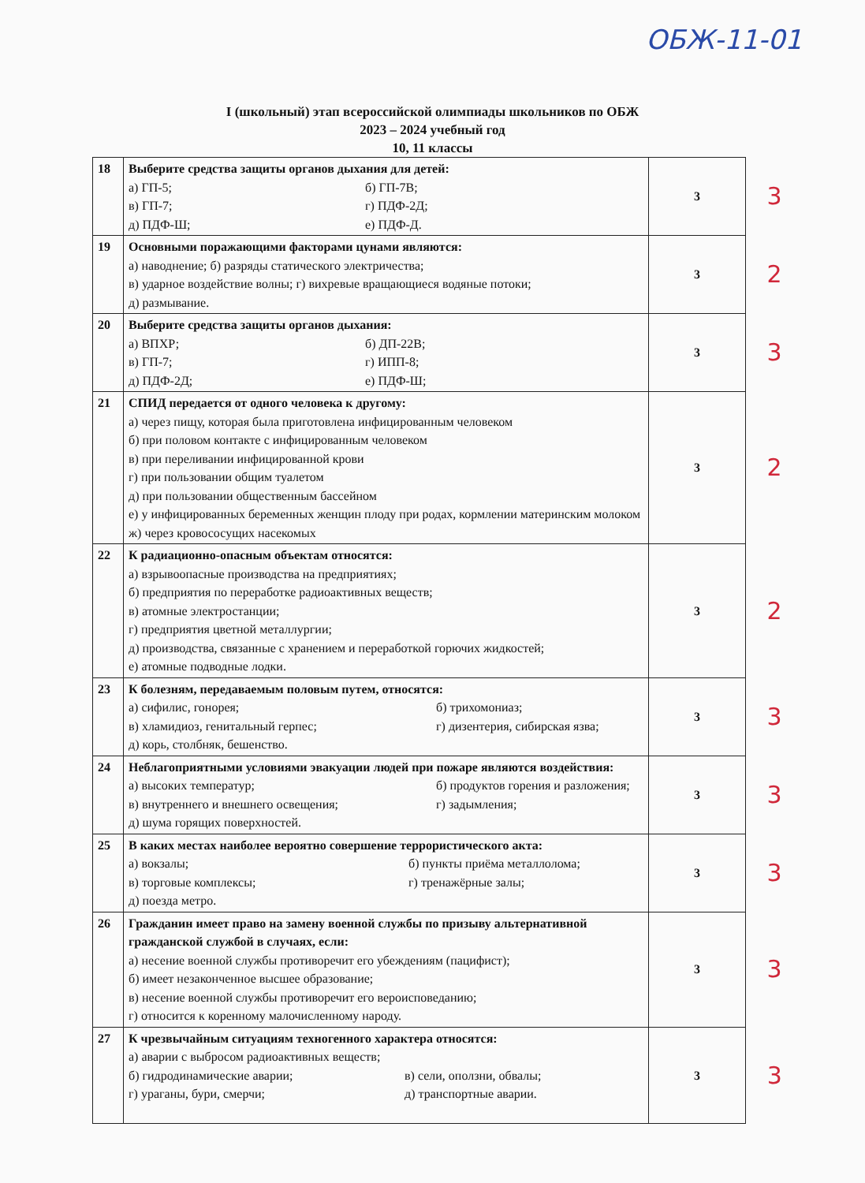ОБЖ-11-01
I (школьный) этап всероссийской олимпиады школьников по ОБЖ
2023 – 2024 учебный год
10, 11 классы
| 18 | Выберите средства защиты органов дыхания для детей: а) ГП-5; б) ГП-7В; в) ГП-7; г) ПДФ-2Д; д) ПДФ-Ш; е) ПДФ-Д. | 3 | 3 |
| 19 | Основными поражающими факторами цунами являются: а) наводнение; б) разряды статического электричества; в) ударное воздействие волны; г) вихревые вращающиеся водяные потоки; д) размывание. | 3 | 2 |
| 20 | Выберите средства защиты органов дыхания: а) ВПХР; б) ДП-22В; в) ГП-7; г) ИПП-8; д) ПДФ-2Д; е) ПДФ-Ш; | 3 | 3 |
| 21 | СПИД передается от одного человека к другому: а) через пищу, которая была приготовлена инфицированным человеком б) при половом контакте с инфицированным человеком в) при переливании инфицированной крови г) при пользовании общим туалетом д) при пользовании общественным бассейном е) у инфицированных беременных женщин плоду при родах, кормлении материнским молоком ж) через кровососущих насекомых | 3 | 2 |
| 22 | К радиационно-опасным объектам относятся: а) взрывоопасные производства на предприятиях; б) предприятия по переработке радиоактивных веществ; в) атомные электростанции; г) предприятия цветной металлургии; д) производства, связанные с хранением и переработкой горючих жидкостей; е) атомные подводные лодки. | 3 | 2 |
| 23 | К болезням, передаваемым половым путем, относятся: а) сифилис, гонорея; б) трихомониаз; в) хламидиоз, генитальный герпес; г) дизентерия, сибирская язва; д) корь, столбняк, бешенство. | 3 | 3 |
| 24 | Неблагоприятными условиями эвакуации людей при пожаре являются воздействия: а) высоких температур; б) продуктов горения и разложения; в) внутреннего и внешнего освещения; г) задымления; д) шума горящих поверхностей. | 3 | 3 |
| 25 | В каких местах наиболее вероятно совершение террористического акта: а) вокзалы; б) пункты приёма металлолома; в) торговые комплексы; г) тренажёрные залы; д) поезда метро. | 3 | 3 |
| 26 | Гражданин имеет право на замену военной службы по призыву альтернативной гражданской службой в случаях, если: а) несение военной службы противоречит его убеждениям (пацифист); б) имеет незаконченное высшее образование; в) несение военной службы противоречит его вероисповеданию; г) относится к коренному малочисленному народу. | 3 | 3 |
| 27 | К чрезвычайным ситуациям техногенного характера относятся: а) аварии с выбросом радиоактивных веществ; б) гидродинамические аварии; в) сели, оползни, обвалы; г) ураганы, бури, смерчи; д) транспортные аварии. | 3 | 3 |